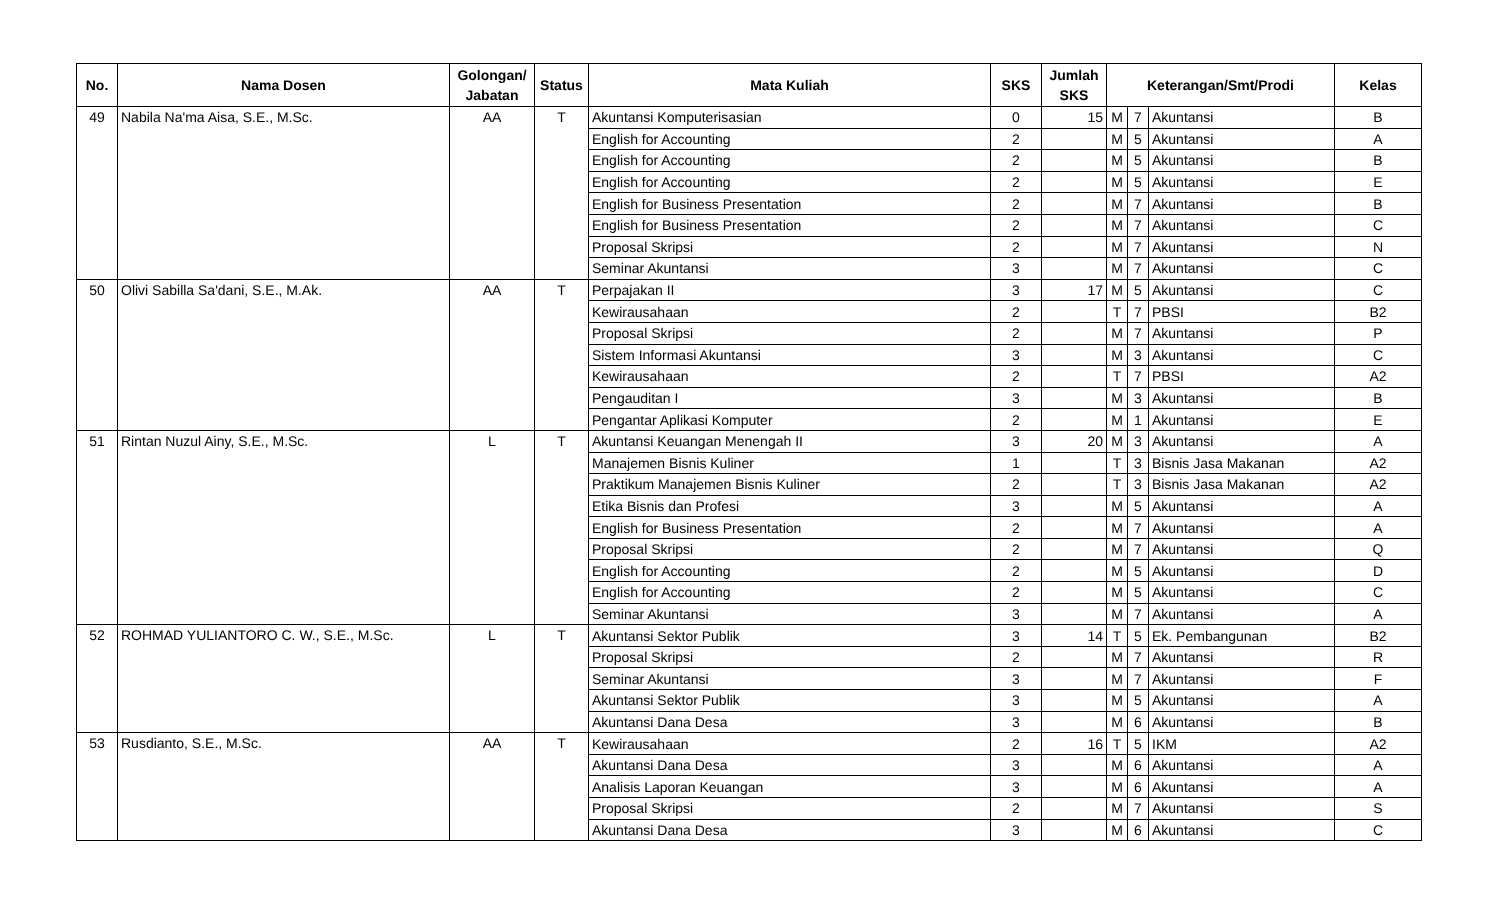| No. | Nama Dosen | Golongan/ Jabatan | Status | Mata Kuliah | SKS | Jumlah SKS | Keterangan/Smt/Prodi | | | Kelas |
| --- | --- | --- | --- | --- | --- | --- | --- | --- | --- | --- |
| 49 | Nabila Na'ma Aisa, S.E., M.Sc. | AA | T | Akuntansi Komputerisasian | 0 | 15 | M | 7 | Akuntansi | B |
| | | | | English for Accounting | 2 | | M | 5 | Akuntansi | A |
| | | | | English for Accounting | 2 | | M | 5 | Akuntansi | B |
| | | | | English for Accounting | 2 | | M | 5 | Akuntansi | E |
| | | | | English for Business Presentation | 2 | | M | 7 | Akuntansi | B |
| | | | | English for Business Presentation | 2 | | M | 7 | Akuntansi | C |
| | | | | Proposal Skripsi | 2 | | M | 7 | Akuntansi | N |
| | | | | Seminar Akuntansi | 3 | | M | 7 | Akuntansi | C |
| 50 | Olivi Sabilla Sa'dani, S.E., M.Ak. | AA | T | Perpajakan II | 3 | 17 | M | 5 | Akuntansi | C |
| | | | | Kewirausahaan | 2 | | T | 7 | PBSI | B2 |
| | | | | Proposal Skripsi | 2 | | M | 7 | Akuntansi | P |
| | | | | Sistem Informasi Akuntansi | 3 | | M | 3 | Akuntansi | C |
| | | | | Kewirausahaan | 2 | | T | 7 | PBSI | A2 |
| | | | | Pengauditan I | 3 | | M | 3 | Akuntansi | B |
| | | | | Pengantar Aplikasi Komputer | 2 | | M | 1 | Akuntansi | E |
| 51 | Rintan Nuzul Ainy, S.E., M.Sc. | L | T | Akuntansi Keuangan Menengah II | 3 | 20 | M | 3 | Akuntansi | A |
| | | | | Manajemen Bisnis Kuliner | 1 | | T | 3 | Bisnis Jasa Makanan | A2 |
| | | | | Praktikum Manajemen Bisnis Kuliner | 2 | | T | 3 | Bisnis Jasa Makanan | A2 |
| | | | | Etika Bisnis dan Profesi | 3 | | M | 5 | Akuntansi | A |
| | | | | English for Business Presentation | 2 | | M | 7 | Akuntansi | A |
| | | | | Proposal Skripsi | 2 | | M | 7 | Akuntansi | Q |
| | | | | English for Accounting | 2 | | M | 5 | Akuntansi | D |
| | | | | English for Accounting | 2 | | M | 5 | Akuntansi | C |
| | | | | Seminar Akuntansi | 3 | | M | 7 | Akuntansi | A |
| 52 | ROHMAD YULIANTORO C. W., S.E., M.Sc. | L | T | Akuntansi Sektor Publik | 3 | 14 | T | 5 | Ek. Pembangunan | B2 |
| | | | | Proposal Skripsi | 2 | | M | 7 | Akuntansi | R |
| | | | | Seminar Akuntansi | 3 | | M | 7 | Akuntansi | F |
| | | | | Akuntansi Sektor Publik | 3 | | M | 5 | Akuntansi | A |
| | | | | Akuntansi Dana Desa | 3 | | M | 6 | Akuntansi | B |
| 53 | Rusdianto, S.E., M.Sc. | AA | T | Kewirausahaan | 2 | 16 | T | 5 | IKM | A2 |
| | | | | Akuntansi Dana Desa | 3 | | M | 6 | Akuntansi | A |
| | | | | Analisis Laporan Keuangan | 3 | | M | 6 | Akuntansi | A |
| | | | | Proposal Skripsi | 2 | | M | 7 | Akuntansi | S |
| | | | | Akuntansi Dana Desa | 3 | | M | 6 | Akuntansi | C |